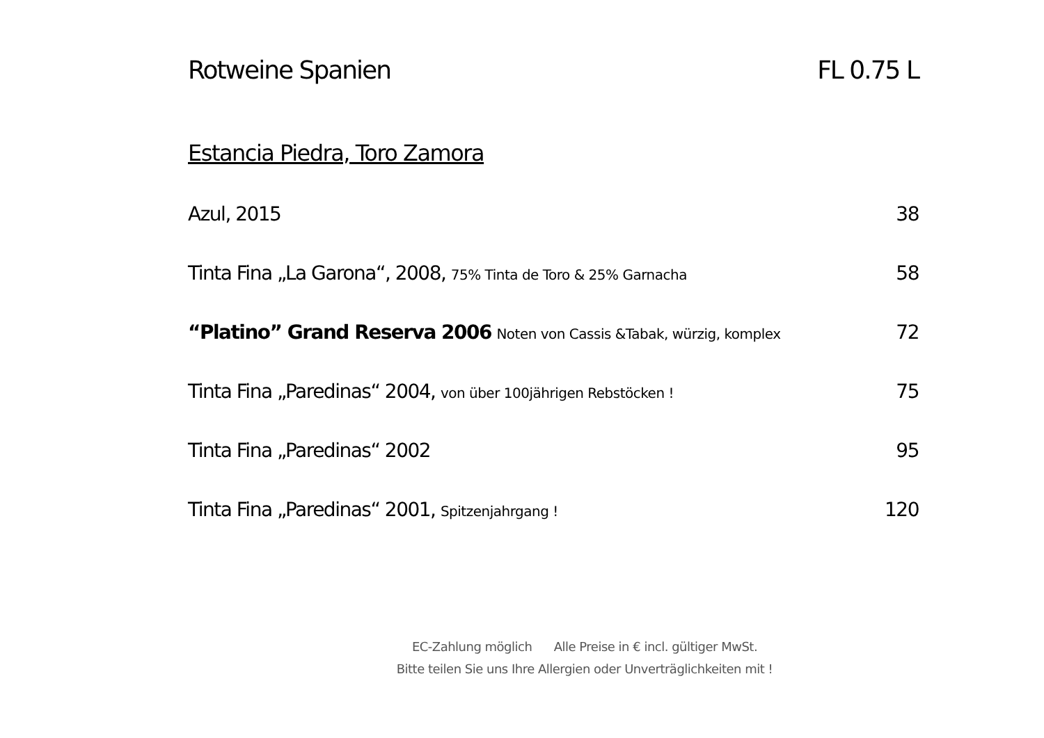Rotweine Spanien FL 0.75 L
Estancia Piedra, Toro Zamora
Azul, 2015 38
Tinta Fina „La Garona“, 2008, 75% Tinta de Toro & 25% Garnacha 58
“Platino” Grand Reserva 2006 Noten von Cassis &Tabak, würzig, komplex 72
Tinta Fina „Paredinas“ 2004, von über 100jährigen Rebstöcken ! 75
Tinta Fina „Paredinas“ 2002 95
Tinta Fina „Paredinas“ 2001, Spitzenjahrgang ! 120
EC-Zahlung möglich Alle Preise in € incl. gültiger MwSt.
Bitte teilen Sie uns Ihre Allergien oder Unverträglichkeiten mit !